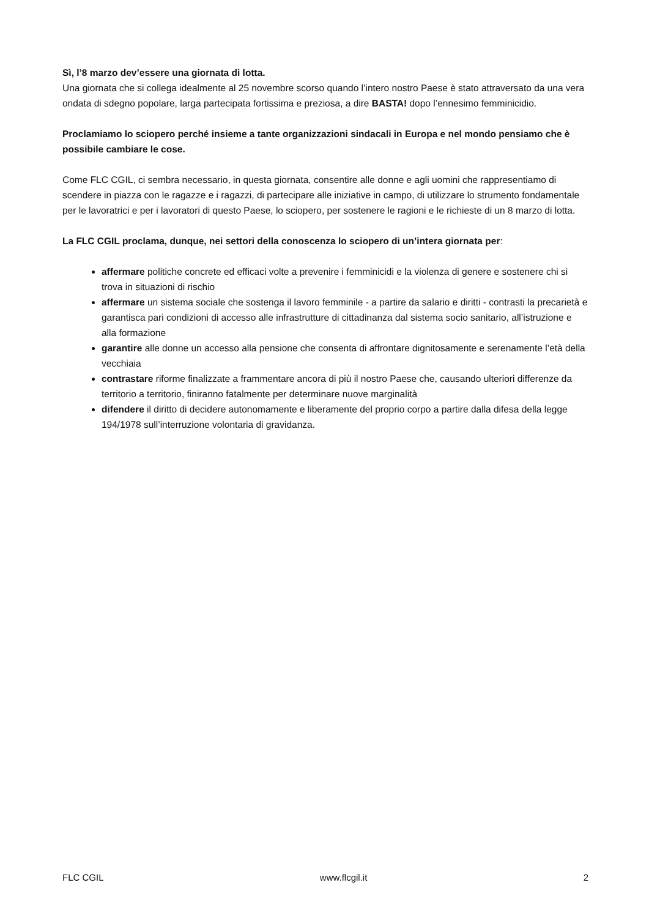Sì, l’8 marzo dev’essere una giornata di lotta.
Una giornata che si collega idealmente al 25 novembre scorso quando l’intero nostro Paese è stato attraversato da una vera ondata di sdegno popolare, larga partecipata fortissima e preziosa, a dire BASTA! dopo l’ennesimo femminicidio.
Proclamiamo lo sciopero perché insieme a tante organizzazioni sindacali in Europa e nel mondo pensiamo che è possibile cambiare le cose.
Come FLC CGIL, ci sembra necessario, in questa giornata, consentire alle donne e agli uomini che rappresentiamo di scendere in piazza con le ragazze e i ragazzi, di partecipare alle iniziative in campo, di utilizzare lo strumento fondamentale per le lavoratrici e per i lavoratori di questo Paese, lo sciopero, per sostenere le ragioni e le richieste di un 8 marzo di lotta.
La FLC CGIL proclama, dunque, nei settori della conoscenza lo sciopero di un’intera giornata per:
affermare politiche concrete ed efficaci volte a prevenire i femminicidi e la violenza di genere e sostenere chi si trova in situazioni di rischio
affermare un sistema sociale che sostenga il lavoro femminile - a partire da salario e diritti - contrasti la precarietà e garantisca pari condizioni di accesso alle infrastrutture di cittadinanza dal sistema socio sanitario, all’istruzione e alla formazione
garantire alle donne un accesso alla pensione che consenta di affrontare dignitosamente e serenamente l’età della vecchiaia
contrastare riforme finalizzate a frammentare ancora di più il nostro Paese che, causando ulteriori differenze da territorio a territorio, finiranno fatalmente per determinare nuove marginalità
difendere il diritto di decidere autonomamente e liberamente del proprio corpo a partire dalla difesa della legge 194/1978 sull’interruzione volontaria di gravidanza.
FLC CGIL www.flcgil.it 2